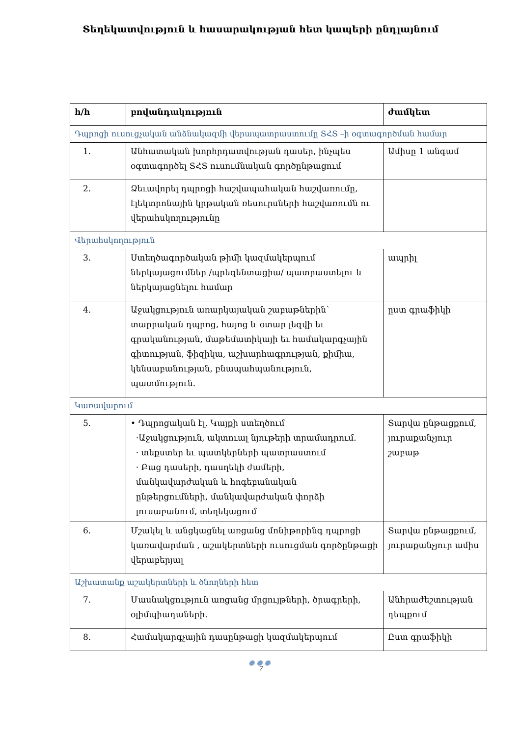Տեղեկատվություն և հասարակության հետ կապերի ընդլայնում
| հ/հ | բովանդակություն | ժամկետ |
| --- | --- | --- |
| Դպրոցի ուսուցչական անձնակազմի վերապատրաստումը ՏՀՏ –ի օգտագործման համար | | |
| 1. | Անհատական խորհրդատվության դասեր, ինչպես օգտագործել ՏՀՏ ուսումնական գործընթացում | Ամիսը 1 անգամ |
| 2. | Ձեւավորել դպրոցի հաշվապահական հաշվառումը, էլեկտրոնային կրթական ռեսուրսների հաշվառումն ու վերահսկողությունը | |
| Վերահսկողություն | | |
| 3. | Ստեղծագործական թիմի կազմակերպում ներկայացումներ /պրեզենտացիա/ պատրաստելու և ներկայացնելու համար | ապրիլ |
| 4. | Աջակցություն առարկայական շաբաթներին՝ տարրական դպրոց, հայոց և օտար լեզվի եւ գրականության, մաթեմատիկայի եւ համակարգչային գիտության, ֆիզիկա, աշխարհագրության, քիմիա, կենսաբանության, բնապահպանություն, պատմություն. | ըստ գրաֆիկի |
| Կառավարում | | |
| 5. | • Դպրոցական էլ. Կայքի ստեղծում ·Աջակցություն, ակտուալ նյութերի տրամադրում. · տեքստեր եւ պատկերների պատրաստում · Բաց դասերի, դասղեկի ժամերի, մանկավարժական և հոգեբանական ընթերցումների, մանկավարժական փորձի լուսաբանում, տեղեկացում | Տարվա ընթացքում, յուրաքանչյուր շաբաթ |
| 6. | Մշակել և անցկացնել առցանց մոնիթորինգ դպրոցի կառավարման , աշակերտների ուսուցման գործընթացի վերաբերյալ | Տարվա ընթացքում, յուրաքանչյուր ամիս |
| Աշխատանք աշակերտների և ծնողների հետ | | |
| 7. | Մասնակցություն առցանց մրցույթների, ծրագրերի, օլիմպիադաների. | Անհրաժեշտության դեպքում |
| 8. | Համակարգչային դասընթացի կազմակերպում | Ըստ գրաֆիկի |
●●●
7